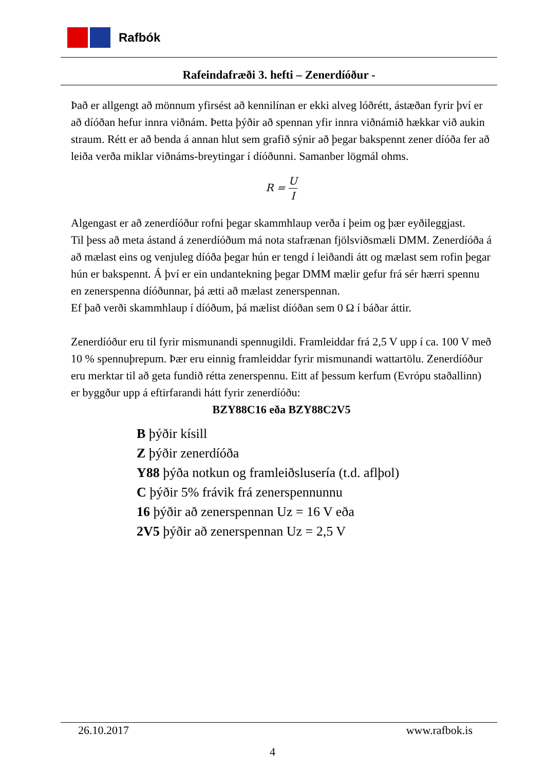Rafbók
Rafeindafræði 3. hefti – Zenerdíóður -
Það er allgengt að mönnum yfirsést að kennilínan er ekki alveg lóðrétt, ástæðan fyrir því er að díóðan hefur innra viðnám. Þetta þýðir að spennan yfir innra viðnámið hækkar við aukin straum. Rétt er að benda á annan hlut sem grafið sýnir að þegar bakspennt zener díóða fer að leiða verða miklar viðnáms-breytingar í díóðunni. Samanber lögmál ohms.
R = U I
Algengast er að zenerdíóður rofni þegar skammhlaup verða í þeim og þær eyðileggjast.
Til þess að meta ástand á zenerdíóðum má nota stafrænan fjölsviðsmæli DMM. Zenerdíóða á að mælast eins og venjuleg díóða þegar hún er tengd í leiðandi átt og mælast sem rofin þegar hún er bakspennt. Á því er ein undantekning þegar DMM mælir gefur frá sér hærri spennu en zenerspenna díóðunnar, þá ætti að mælast zenerspennan.
Ef það verði skammhlaup í díóðum, þá mælist díóðan sem 0 Ω í báðar áttir.
Zenerdíóður eru til fyrir mismunandi spennugildi. Framleiddar frá 2,5 V upp í ca. 100 V með 10 % spennuþrepum. Þær eru einnig framleiddar fyrir mismunandi wattartölu. Zenerdíóður eru merktar til að geta fundið rétta zenerspennu. Eitt af þessum kerfum (Evrópu staðallinn) er byggður upp á eftirfarandi hátt fyrir zenerdíóðu:
BZY88C16 eða BZY88C2V5
B þýðir kísill
Z þýðir zenerdíóða
Y88 þýða notkun og framleiðslusería (t.d. aflþol)
C þýðir 5% frávik frá zenerspennunnu
16 þýðir að zenerspennan Uz = 16 V eða
2V5 þýðir að zenerspennan Uz = 2,5 V
26.10.2017 www.rafbok.is
4